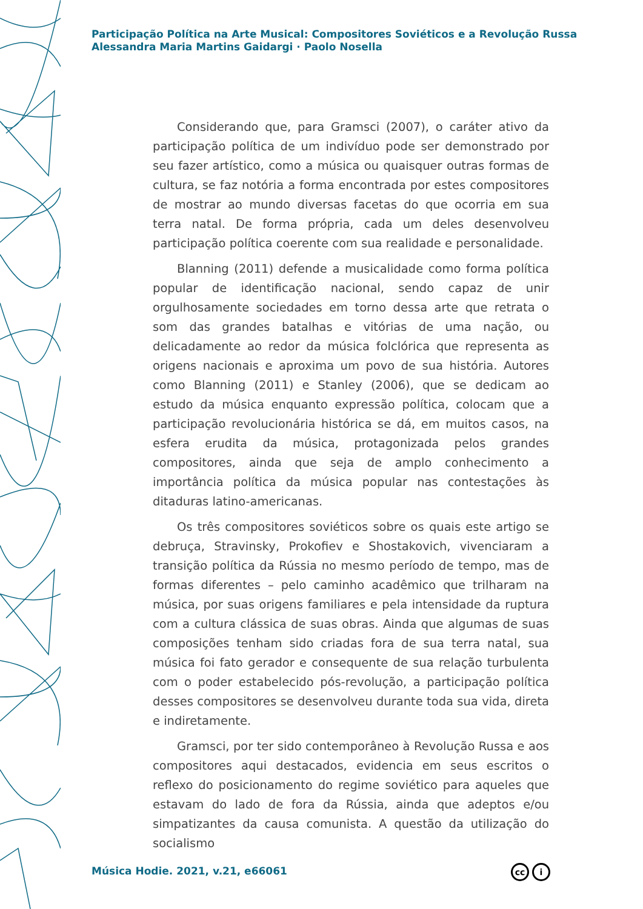Participação Política na Arte Musical: Compositores Soviéticos e a Revolução Russa
Alessandra Maria Martins Gaidargi · Paolo Nosella
Considerando que, para Gramsci (2007), o caráter ativo da participação política de um indivíduo pode ser demonstrado por seu fazer artístico, como a música ou quaisquer outras formas de cultura, se faz notória a forma encontrada por estes compositores de mostrar ao mundo diversas facetas do que ocorria em sua terra natal. De forma própria, cada um deles desenvolveu participação política coerente com sua realidade e personalidade.
Blanning (2011) defende a musicalidade como forma política popular de identificação nacional, sendo capaz de unir orgulhosamente sociedades em torno dessa arte que retrata o som das grandes batalhas e vitórias de uma nação, ou delicadamente ao redor da música folclórica que representa as origens nacionais e aproxima um povo de sua história. Autores como Blanning (2011) e Stanley (2006), que se dedicam ao estudo da música enquanto expressão política, colocam que a participação revolucionária histórica se dá, em muitos casos, na esfera erudita da música, protagonizada pelos grandes compositores, ainda que seja de amplo conhecimento a importância política da música popular nas contestações às ditaduras latino-americanas.
Os três compositores soviéticos sobre os quais este artigo se debruça, Stravinsky, Prokofiev e Shostakovich, vivenciaram a transição política da Rússia no mesmo período de tempo, mas de formas diferentes – pelo caminho acadêmico que trilharam na música, por suas origens familiares e pela intensidade da ruptura com a cultura clássica de suas obras. Ainda que algumas de suas composições tenham sido criadas fora de sua terra natal, sua música foi fato gerador e consequente de sua relação turbulenta com o poder estabelecido pós-revolução, a participação política desses compositores se desenvolveu durante toda sua vida, direta e indiretamente.
Gramsci, por ter sido contemporâneo à Revolução Russa e aos compositores aqui destacados, evidencia em seus escritos o reflexo do posicionamento do regime soviético para aqueles que estavam do lado de fora da Rússia, ainda que adeptos e/ou simpatizantes da causa comunista. A questão da utilização do socialismo
Música Hodie. 2021, v.21, e66061
cc i